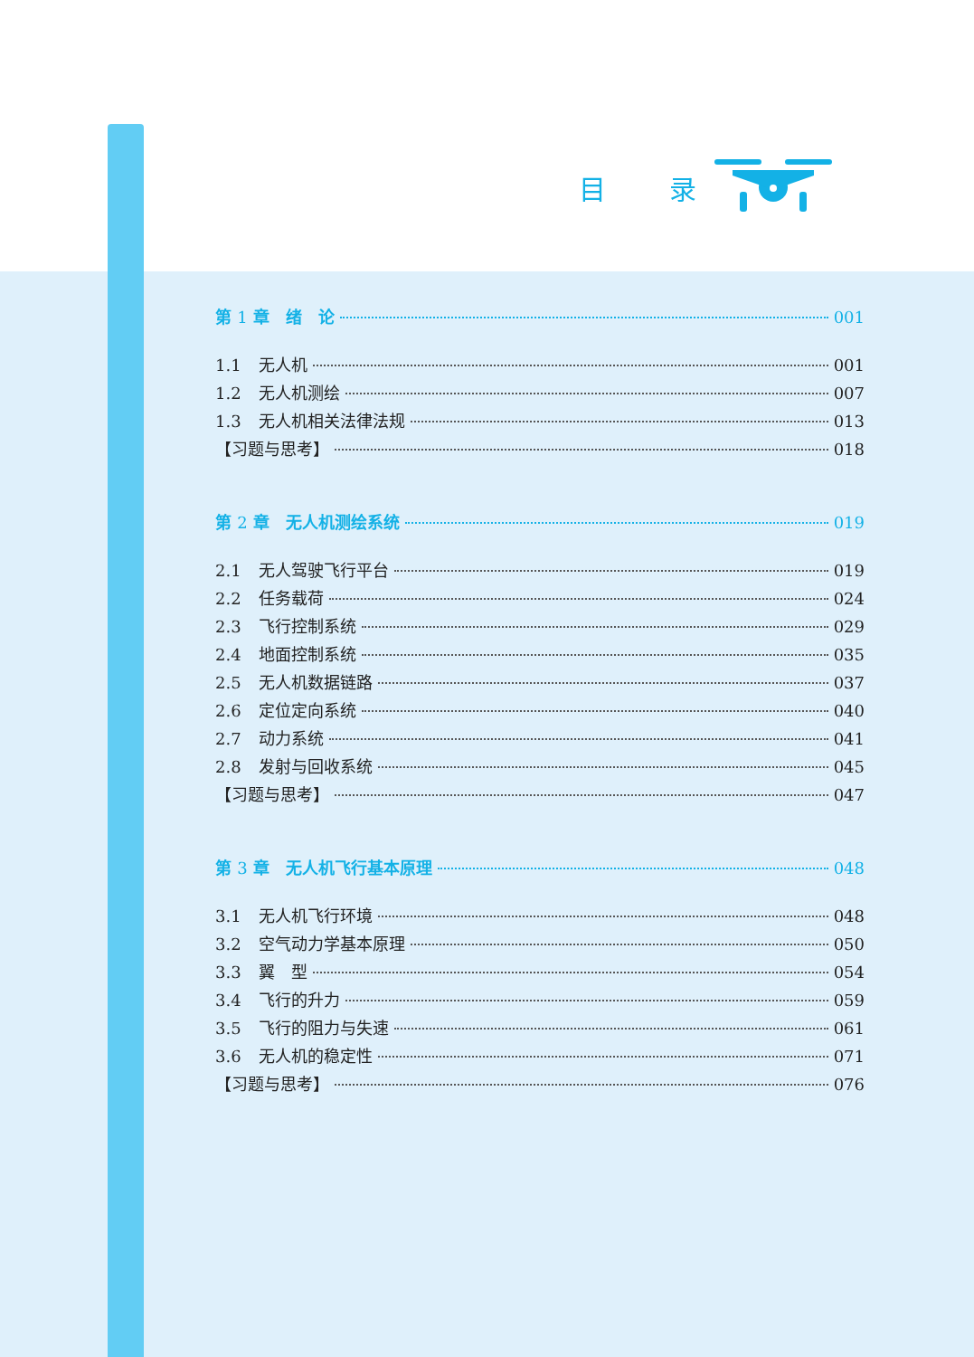目 录
第 1 章　绪　论 001
1.1 无人机 001
1.2 无人机测绘 007
1.3 无人机相关法律法规 013
【习题与思考】 018
第 2 章　无人机测绘系统 019
2.1 无人驾驶飞行平台 019
2.2 任务载荷 024
2.3 飞行控制系统 029
2.4 地面控制系统 035
2.5 无人机数据链路 037
2.6 定位定向系统 040
2.7 动力系统 041
2.8 发射与回收系统 045
【习题与思考】 047
第 3 章　无人机飞行基本原理 048
3.1 无人机飞行环境 048
3.2 空气动力学基本原理 050
3.3 翼　型 054
3.4 飞行的升力 059
3.5 飞行的阻力与失速 061
3.6 无人机的稳定性 071
【习题与思考】 076